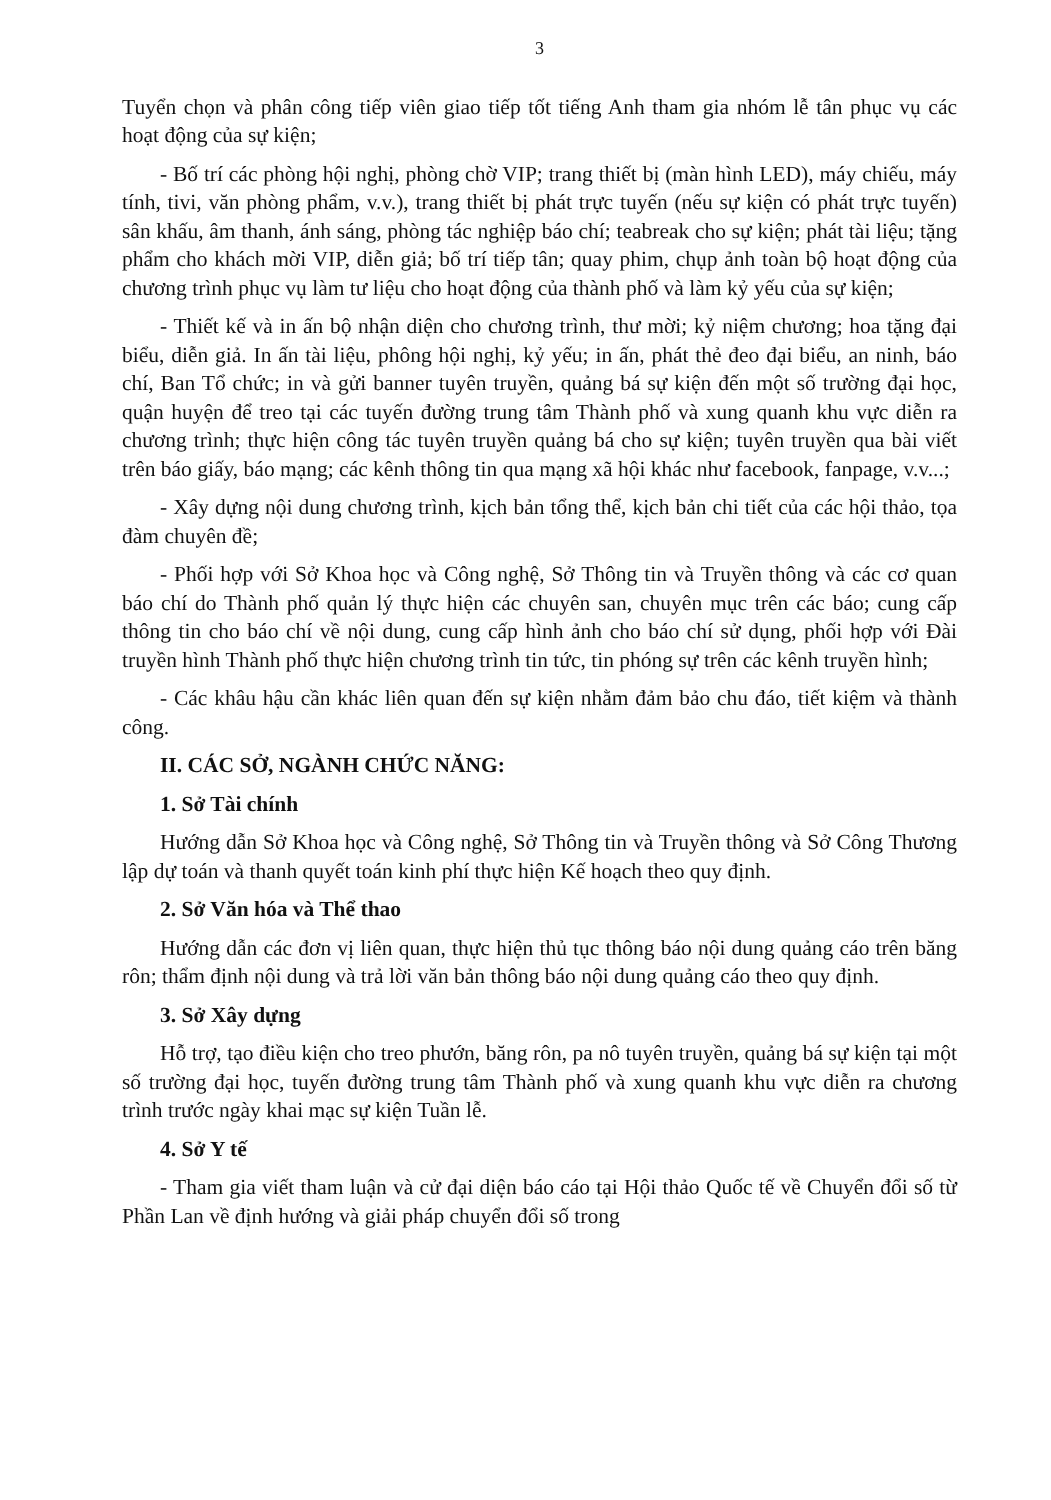3
Tuyển chọn và phân công tiếp viên giao tiếp tốt tiếng Anh tham gia nhóm lễ tân phục vụ các hoạt động của sự kiện;
- Bố trí các phòng hội nghị, phòng chờ VIP; trang thiết bị (màn hình LED), máy chiếu, máy tính, tivi, văn phòng phẩm, v.v.), trang thiết bị phát trực tuyến (nếu sự kiện có phát trực tuyến) sân khấu, âm thanh, ánh sáng, phòng tác nghiệp báo chí; teabreak cho sự kiện; phát tài liệu; tặng phẩm cho khách mời VIP, diễn giả; bố trí tiếp tân; quay phim, chụp ảnh toàn bộ hoạt động của chương trình phục vụ làm tư liệu cho hoạt động của thành phố và làm kỷ yếu của sự kiện;
- Thiết kế và in ấn bộ nhận diện cho chương trình, thư mời; kỷ niệm chương; hoa tặng đại biểu, diễn giả. In ấn tài liệu, phông hội nghị, kỷ yếu; in ấn, phát thẻ đeo đại biểu, an ninh, báo chí, Ban Tổ chức; in và gửi banner tuyên truyền, quảng bá sự kiện đến một số trường đại học, quận huyện để treo tại các tuyến đường trung tâm Thành phố và xung quanh khu vực diễn ra chương trình; thực hiện công tác tuyên truyền quảng bá cho sự kiện; tuyên truyền qua bài viết trên báo giấy, báo mạng; các kênh thông tin qua mạng xã hội khác như facebook, fanpage, v.v...;
- Xây dựng nội dung chương trình, kịch bản tổng thể, kịch bản chi tiết của các hội thảo, tọa đàm chuyên đề;
- Phối hợp với Sở Khoa học và Công nghệ, Sở Thông tin và Truyền thông và các cơ quan báo chí do Thành phố quản lý thực hiện các chuyên san, chuyên mục trên các báo; cung cấp thông tin cho báo chí về nội dung, cung cấp hình ảnh cho báo chí sử dụng, phối hợp với Đài truyền hình Thành phố thực hiện chương trình tin tức, tin phóng sự trên các kênh truyền hình;
- Các khâu hậu cần khác liên quan đến sự kiện nhằm đảm bảo chu đáo, tiết kiệm và thành công.
II. CÁC SỞ, NGÀNH CHỨC NĂNG:
1. Sở Tài chính
Hướng dẫn Sở Khoa học và Công nghệ, Sở Thông tin và Truyền thông và Sở Công Thương lập dự toán và thanh quyết toán kinh phí thực hiện Kế hoạch theo quy định.
2. Sở Văn hóa và Thể thao
Hướng dẫn các đơn vị liên quan, thực hiện thủ tục thông báo nội dung quảng cáo trên băng rôn; thẩm định nội dung và trả lời văn bản thông báo nội dung quảng cáo theo quy định.
3. Sở Xây dựng
Hỗ trợ, tạo điều kiện cho treo phướn, băng rôn, pa nô tuyên truyền, quảng bá sự kiện tại một số trường đại học, tuyến đường trung tâm Thành phố và xung quanh khu vực diễn ra chương trình trước ngày khai mạc sự kiện Tuần lễ.
4. Sở Y tế
- Tham gia viết tham luận và cử đại diện báo cáo tại Hội thảo Quốc tế về Chuyển đổi số từ Phần Lan về định hướng và giải pháp chuyển đổi số trong